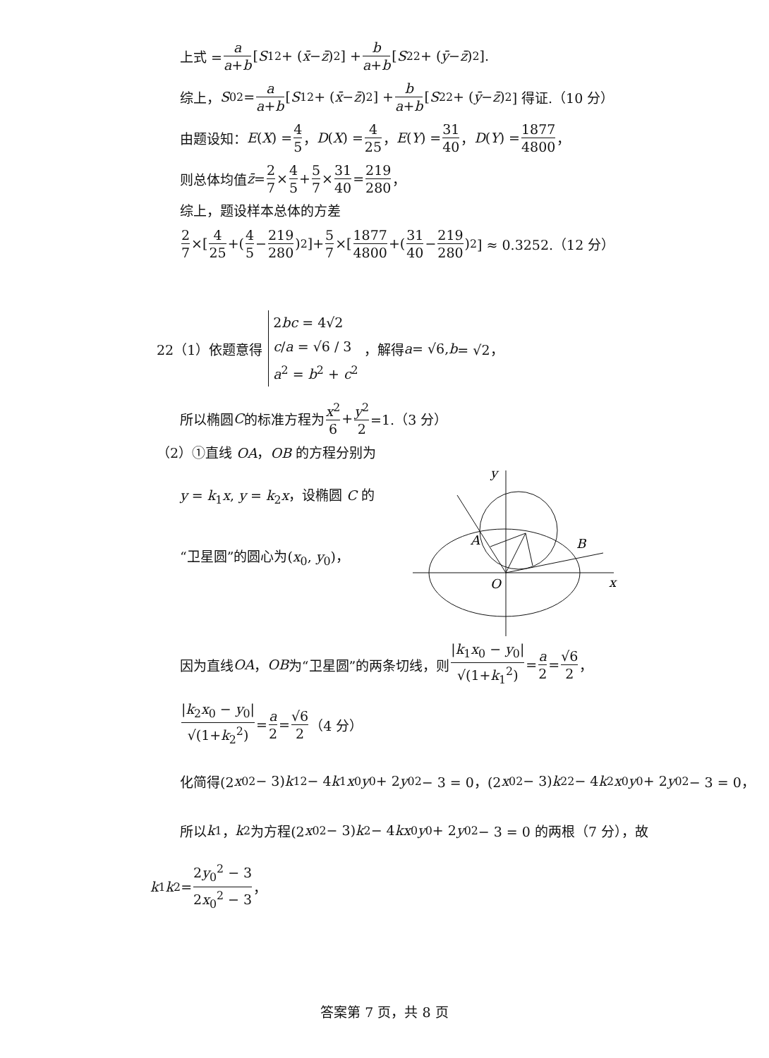上式 = a a+b [S<sub>1</sub><sup>2</sup> + (x̄ − z̄)<sup>2</sup>] + b a+b [S<sub>2</sub><sup>2</sup> + (ȳ − z̄)<sup>2</sup>].
综上， S<sub>0</sub><sup>2</sup> = a a+b [S<sub>1</sub><sup>2</sup> + (x̄ − z̄)<sup>2</sup>] + b a+b [S<sub>2</sub><sup>2</sup> + (ȳ − z̄)<sup>2</sup>] 得证.（10 分）
由题设知： E (X) = 4 5 ， D (X) = 4 25 ， E (Y) = 31 40 ， D (Y) = 1877 4800 ，
则总体均值 z̄ = 2 7 × 4 5 + 5 7 × 31 40 = 219 280 ，
综上，题设样本总体的方差
2 7 ×[4 25 +(4 5 − 219 280)<sup>2</sup>]+ 5 7 ×[1877 4800 +(31 40 − 219 280)<sup>2</sup>] ≈ 0.3252.（12 分）
22（1）依题意得 2bc = 4√2
c/a = √6 / 3
a<sup>2</sup> = b<sup>2</sup> + c<sup>2</sup> ，解得 a = √6, b = √2，
所以椭圆 C 的标准方程为 x<sup>2</sup> 6 + y<sup>2</sup> 2 =1.（3 分）
（2）①直线 OA，OB 的方程分别为
y = k<sub>1</sub>x, y = k<sub>2</sub>x，设椭圆 C 的
“卫星圆”的圆心为(x<sub>0</sub>, y<sub>0</sub>)，
y
x
O
A
B
因为直线 OA ， OB 为“卫星圆”的两条切线，则 |k<sub>1</sub>x<sub>0</sub> − y<sub>0</sub>| √(1+k<sub>1</sub><sup>2</sup>) = a 2 = √6 2 ，
|k<sub>2</sub>x<sub>0</sub> − y<sub>0</sub>| √(1+k<sub>2</sub><sup>2</sup>) = a 2 = √6 2 （4 分）
化简得(2 x<sub>0</sub><sup>2</sup> − 3) k<sub>1</sub><sup>2</sup> − 4 k<sub>1</sub> x<sub>0</sub> y<sub>0</sub> + 2 y<sub>0</sub><sup>2</sup> − 3 = 0，(2 x<sub>0</sub><sup>2</sup> − 3) k<sub>2</sub><sup>2</sup> − 4 k<sub>2</sub> x<sub>0</sub> y<sub>0</sub> + 2 y<sub>0</sub><sup>2</sup> − 3 = 0，
所以 k<sub>1</sub>， k<sub>2</sub> 为方程(2 x<sub>0</sub><sup>2</sup> − 3) k<sup>2</sup> − 4 kx<sub>0</sub> y<sub>0</sub> + 2 y<sub>0</sub><sup>2</sup> − 3 = 0 的两根（7 分），故
k<sub>1</sub> k<sub>2</sub> = 2y<sub>0</sub><sup>2</sup> − 3 2x<sub>0</sub><sup>2</sup> − 3 ，
答案第 7 页，共 8 页